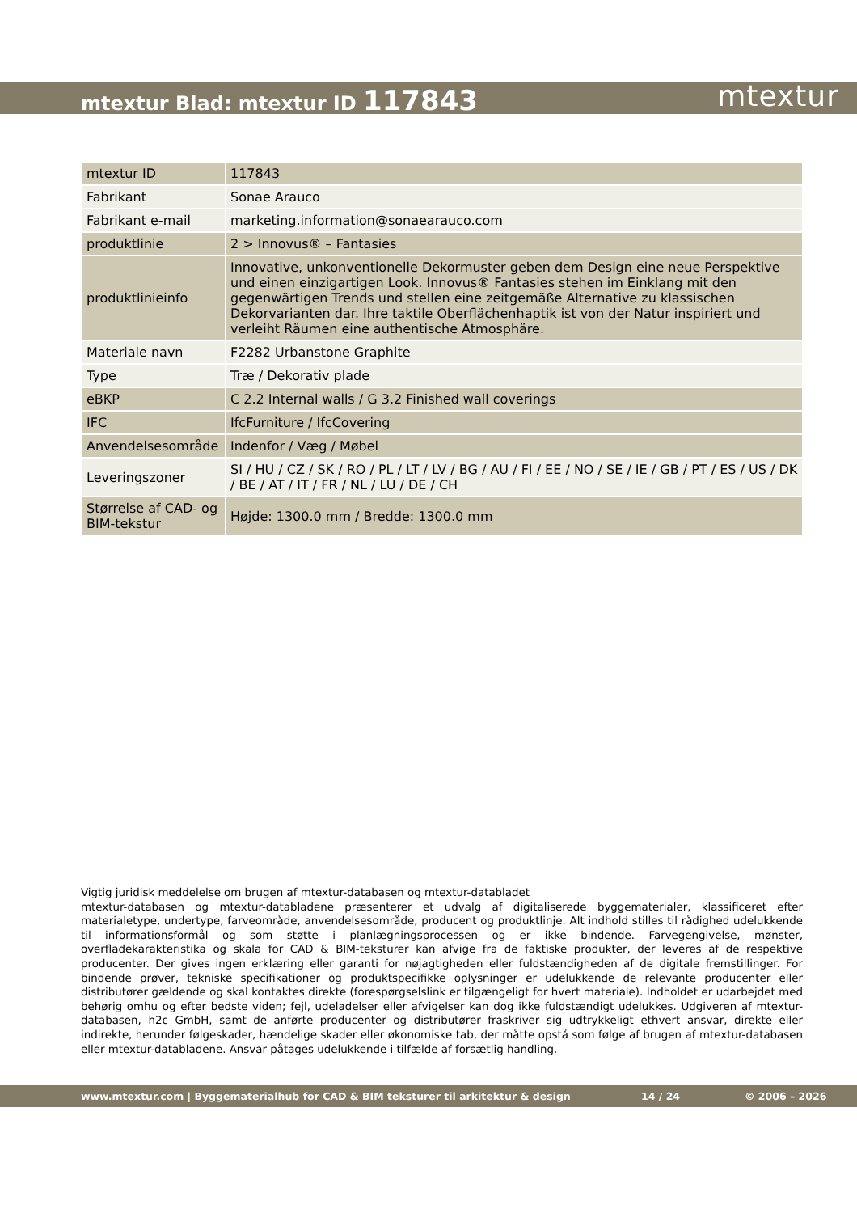mtextur Blad: mtextur ID 117843
mtextur
| mtextur ID | 117843 |
| Fabrikant | Sonae Arauco |
| Fabrikant e-mail | marketing.information@sonaearauco.com |
| produktlinie | 2 > Innovus® – Fantasies |
| produktlinieinfo | Innovative, unkonventionelle Dekormuster geben dem Design eine neue Perspektive und einen einzigartigen Look. Innovus® Fantasies stehen im Einklang mit den gegenwärtigen Trends und stellen eine zeitgemäße Alternative zu klassischen Dekorvarianten dar. Ihre taktile Oberflächenhaptik ist von der Natur inspiriert und verleiht Räumen eine authentische Atmosphäre. |
| Materiale navn | F2282 Urbanstone Graphite |
| Type | Træ / Dekorativ plade |
| eBKP | C 2.2 Internal walls / G 3.2 Finished wall coverings |
| IFC | IfcFurniture / IfcCovering |
| Anvendelsesområde | Indenfor / Væg / Møbel |
| Leveringszoner | SI / HU / CZ / SK / RO / PL / LT / LV / BG / AU / FI / EE / NO / SE / IE / GB / PT / ES / US / DK / BE / AT / IT / FR / NL / LU / DE / CH |
| Størrelse af CAD- og BIM-tekstur | Højde: 1300.0 mm / Bredde: 1300.0 mm |
Vigtig juridisk meddelelse om brugen af mtextur-databasen og mtextur-databladet
mtextur-databasen og mtextur-databladene præsenterer et udvalg af digitaliserede byggematerialer, klassificeret efter materialetype, undertype, farveområde, anvendelsesområde, producent og produktlinje. Alt indhold stilles til rådighed udelukkende til informationsformål og som støtte i planlægningsprocessen og er ikke bindende. Farvegengivelse, mønster, overfladekarakteristika og skala for CAD & BIM-teksturer kan afvige fra de faktiske produkter, der leveres af de respektive producenter. Der gives ingen erklæring eller garanti for nøjagtigheden eller fuldstændigheden af de digitale fremstillinger. For bindende prøver, tekniske specifikationer og produktspecifikke oplysninger er udelukkende de relevante producenter eller distributører gældende og skal kontaktes direkte (forespørgselslink er tilgængeligt for hvert materiale). Indholdet er udarbejdet med behørig omhu og efter bedste viden; fejl, udeladelser eller afvigelser kan dog ikke fuldstændigt udelukkes. Udgiveren af mtextur-databasen, h2c GmbH, samt de anførte producenter og distributører fraskriver sig udtrykkeligt ethvert ansvar, direkte eller indirekte, herunder følgeskader, hændelige skader eller økonomiske tab, der måtte opstå som følge af brugen af mtextur-databasen eller mtextur-databladene. Ansvar påtages udelukkende i tilfælde af forsætlig handling.
www.mtextur.com | Byggematerialhub for CAD & BIM teksturer til arkitektur & design 14 / 24 © 2006 – 2026